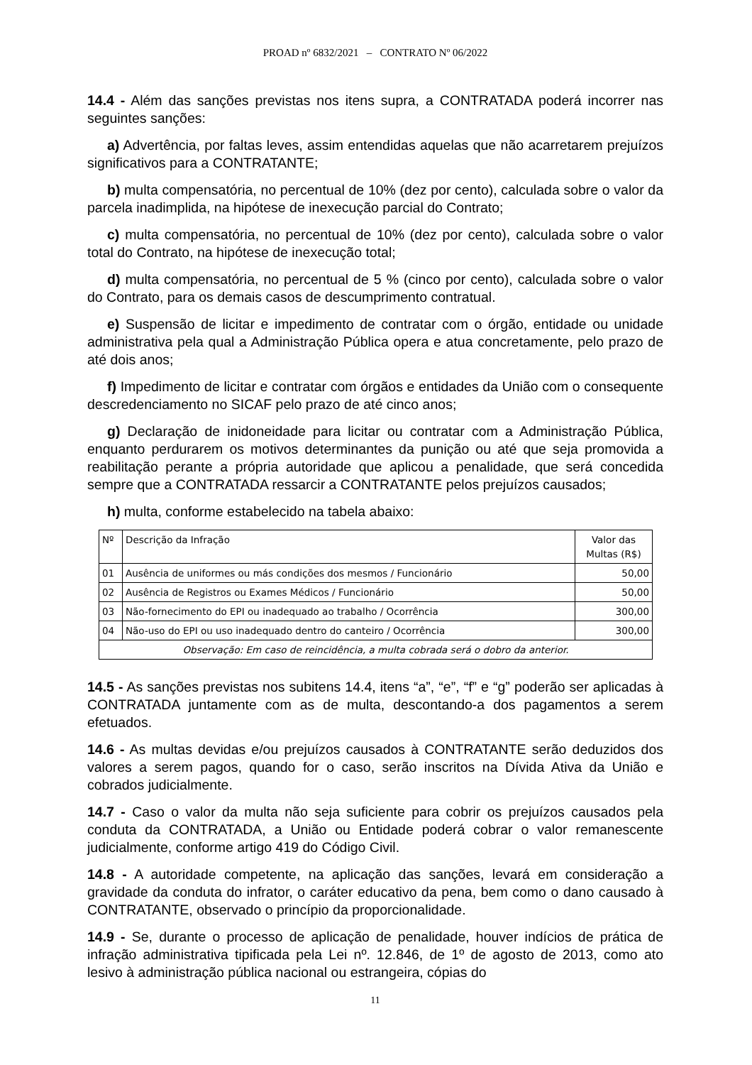PROAD nº 6832/2021 – CONTRATO Nº 06/2022
14.4 - Além das sanções previstas nos itens supra, a CONTRATADA poderá incorrer nas seguintes sanções:
a) Advertência, por faltas leves, assim entendidas aquelas que não acarretarem prejuízos significativos para a CONTRATANTE;
b) multa compensatória, no percentual de 10% (dez por cento), calculada sobre o valor da parcela inadimplida, na hipótese de inexecução parcial do Contrato;
c) multa compensatória, no percentual de 10% (dez por cento), calculada sobre o valor total do Contrato, na hipótese de inexecução total;
d) multa compensatória, no percentual de 5 % (cinco por cento), calculada sobre o valor do Contrato, para os demais casos de descumprimento contratual.
e) Suspensão de licitar e impedimento de contratar com o órgão, entidade ou unidade administrativa pela qual a Administração Pública opera e atua concretamente, pelo prazo de até dois anos;
f) Impedimento de licitar e contratar com órgãos e entidades da União com o consequente descredenciamento no SICAF pelo prazo de até cinco anos;
g) Declaração de inidoneidade para licitar ou contratar com a Administração Pública, enquanto perdurarem os motivos determinantes da punição ou até que seja promovida a reabilitação perante a própria autoridade que aplicou a penalidade, que será concedida sempre que a CONTRATADA ressarcir a CONTRATANTE pelos prejuízos causados;
h) multa, conforme estabelecido na tabela abaixo:
| Nº | Descrição da Infração | Valor das Multas (R$) |
| --- | --- | --- |
| 01 | Ausência de uniformes ou más condições dos mesmos / Funcionário | 50,00 |
| 02 | Ausência de Registros ou Exames Médicos / Funcionário | 50,00 |
| 03 | Não-fornecimento do EPI ou inadequado ao trabalho / Ocorrência | 300,00 |
| 04 | Não-uso do EPI ou uso inadequado dentro do canteiro / Ocorrência | 300,00 |
| Observação: Em caso de reincidência, a multa cobrada será o dobro da anterior. | | |
14.5 - As sanções previstas nos subitens 14.4, itens “a”, “e”, “f” e “g” poderão ser aplicadas à CONTRATADA juntamente com as de multa, descontando-a dos pagamentos a serem efetuados.
14.6 - As multas devidas e/ou prejuízos causados à CONTRATANTE serão deduzidos dos valores a serem pagos, quando for o caso, serão inscritos na Dívida Ativa da União e cobrados judicialmente.
14.7 - Caso o valor da multa não seja suficiente para cobrir os prejuízos causados pela conduta da CONTRATADA, a União ou Entidade poderá cobrar o valor remanescente judicialmente, conforme artigo 419 do Código Civil.
14.8 - A autoridade competente, na aplicação das sanções, levará em consideração a gravidade da conduta do infrator, o caráter educativo da pena, bem como o dano causado à CONTRATANTE, observado o princípio da proporcionalidade.
14.9 - Se, durante o processo de aplicação de penalidade, houver indícios de prática de infração administrativa tipificada pela Lei nº. 12.846, de 1º de agosto de 2013, como ato lesivo à administração pública nacional ou estrangeira, cópias do
11